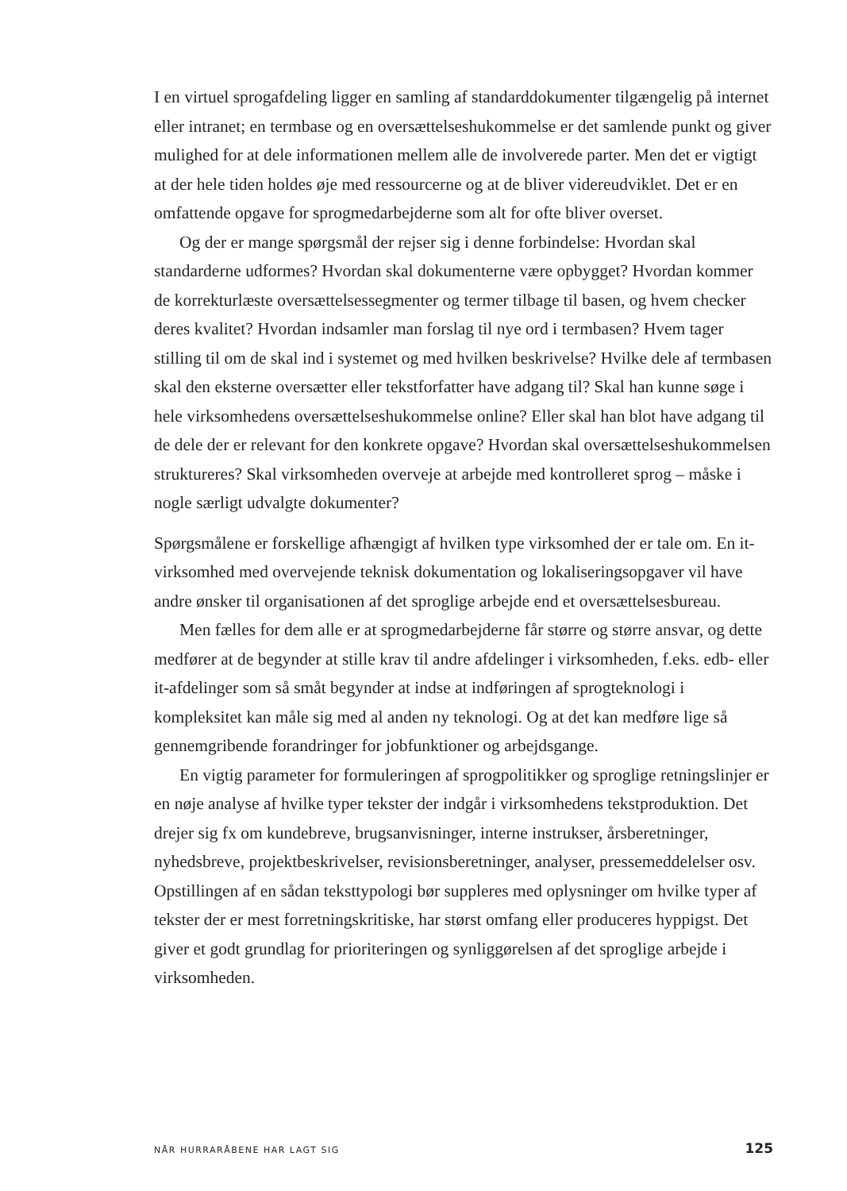I en virtuel sprogafdeling ligger en samling af standarddokumenter tilgængelig på internet eller intranet; en termbase og en oversættelseshukommelse er det samlende punkt og giver mulighed for at dele informationen mellem alle de involverede parter. Men det er vigtigt at der hele tiden holdes øje med ressourcerne og at de bliver videreudviklet. Det er en omfattende opgave for sprogmedarbejderne som alt for ofte bliver overset.
Og der er mange spørgsmål der rejser sig i denne forbindelse: Hvordan skal standarderne udformes? Hvordan skal dokumenterne være opbygget? Hvordan kommer de korrekturlæste oversættelsessegmenter og termer tilbage til basen, og hvem checker deres kvalitet? Hvordan indsamler man forslag til nye ord i termbasen? Hvem tager stilling til om de skal ind i systemet og med hvilken beskrivelse? Hvilke dele af termbasen skal den eksterne oversætter eller tekstforfatter have adgang til? Skal han kunne søge i hele virksomhedens oversættelseshukommelse online? Eller skal han blot have adgang til de dele der er relevant for den konkrete opgave? Hvordan skal oversættelseshukommelsen struktureres? Skal virksomheden overveje at arbejde med kontrolleret sprog – måske i nogle særligt udvalgte dokumenter?
Spørgsmålene er forskellige afhængigt af hvilken type virksomhed der er tale om. En it-virksomhed med overvejende teknisk dokumentation og lokaliseringsopgaver vil have andre ønsker til organisationen af det sproglige arbejde end et oversættelsesbureau.
Men fælles for dem alle er at sprogmedarbejderne får større og større ansvar, og dette medfører at de begynder at stille krav til andre afdelinger i virksomheden, f.eks. edb- eller it-afdelinger som så småt begynder at indse at indføringen af sprogteknologi i kompleksitet kan måle sig med al anden ny teknologi. Og at det kan medføre lige så gennemgribende forandringer for jobfunktioner og arbejdsgange.
En vigtig parameter for formuleringen af sprogpolitikker og sproglige retningslinjer er en nøje analyse af hvilke typer tekster der indgår i virksomhedens tekstproduktion. Det drejer sig fx om kundebreve, brugsanvisninger, interne instrukser, årsberetninger, nyhedsbreve, projektbeskrivelser, revisionsberetninger, analyser, pressemeddelelser osv. Opstillingen af en sådan teksttypologi bør suppleres med oplysninger om hvilke typer af tekster der er mest forretningskritiske, har størst omfang eller produceres hyppigst. Det giver et godt grundlag for prioriteringen og synliggørelsen af det sproglige arbejde i virksomheden.
NÅR HURRARÅBENE HAR LAGT SIG 125